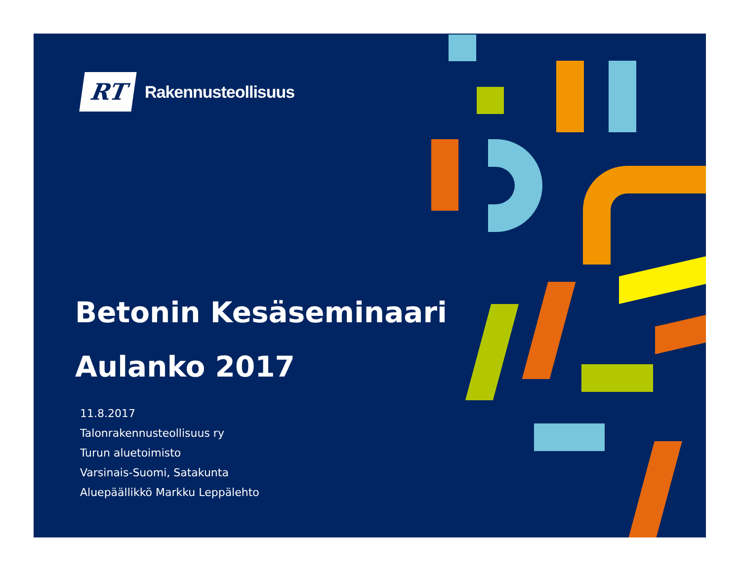RT
Rakennusteollisuus
Betonin Kesäseminaari
Aulanko 2017
11.8.2017
Talonrakennusteollisuus ry
Turun aluetoimisto
Varsinais-Suomi, Satakunta
Aluepäällikkö Markku Leppälehto